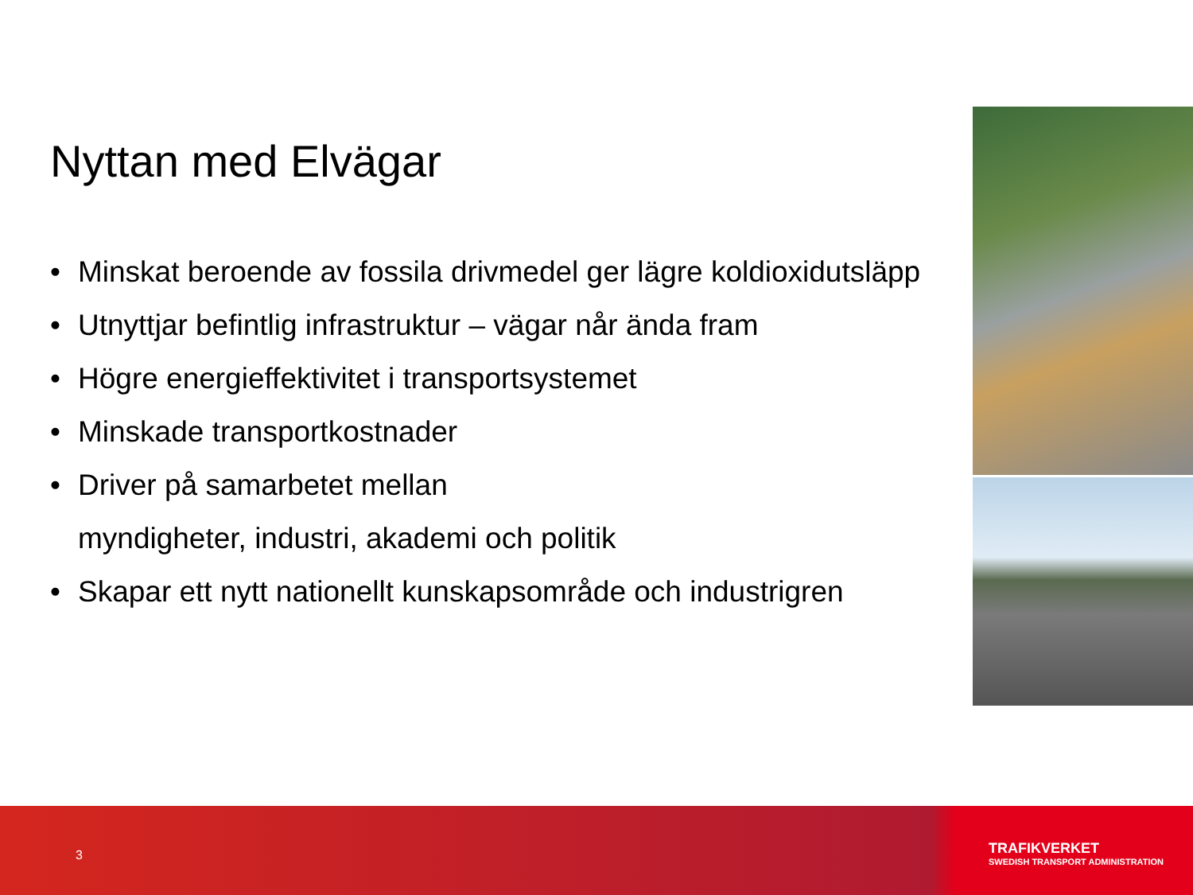Nyttan med Elvägar
• Minskat beroende av fossila drivmedel ger lägre koldioxidutsläpp
• Utnyttjar befintlig infrastruktur – vägar når ända fram
• Högre energieffektivitet i transportsystemet
• Minskade transportkostnader
• Driver på samarbetet mellan
myndigheter, industri, akademi och politik
• Skapar ett nytt nationellt kunskapsområde och industrigren
3
TRAFIKVERKET
SWEDISH TRANSPORT ADMINISTRATION